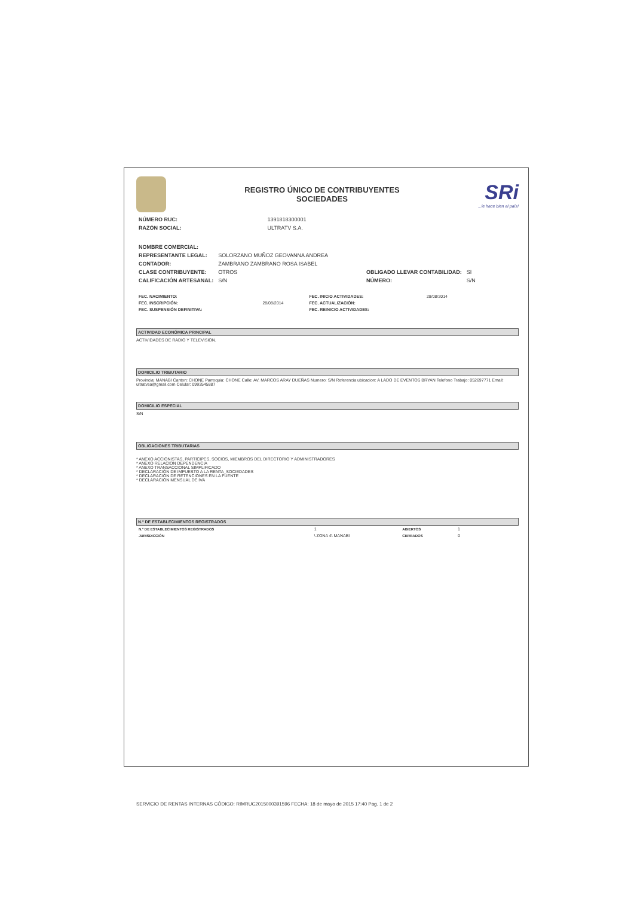REGISTRO ÚNICO DE CONTRIBUYENTES
SOCIEDADES
SRi...le hace bien al país!
| NÚMERO RUC: | 1391818300001 |
| RAZÓN SOCIAL: | ULTRATV S.A. |
| NOMBRE COMERCIAL: | | | |
| REPRESENTANTE LEGAL: | SOLORZANO MUÑOZ GEOVANNA ANDREA | | |
| CONTADOR: | ZAMBRANO ZAMBRANO ROSA ISABEL | | |
| CLASE CONTRIBUYENTE: | OTROS | OBLIGADO LLEVAR CONTABILIDAD: | SI |
| CALIFICACIÓN ARTESANAL: | S/N | NÚMERO: | S/N |
| FEC. NACIMIENTO: | | FEC. INICIO ACTIVIDADES: | 28/08/2014 |
| FEC. INSCRIPCIÓN: | 28/08/2014 | FEC. ACTUALIZACIÓN: | |
| FEC. SUSPENSIÓN DEFINITIVA: | | FEC. REINICIO ACTIVIDADES: | |
ACTIVIDAD ECONÓMICA PRINCIPAL
ACTIVIDADES DE RADIO Y TELEVISION.
DOMICILIO TRIBUTARIO
Provincia: MANABI Canton: CHONE Parroquia: CHONE Calle: AV. MARCOS ARAY DUEÑAS Numero: S/N Referencia ubicacion: A LADO DE EVENTOS BRYAN Telefono Trabajo: 052697771 Email: ultratvsa@gmail.com Celular: 0993545887
DOMICILIO ESPECIAL
S/N
OBLIGACIONES TRIBUTARIAS
* ANEXO ACCIONISTAS, PARTÍCIPES, SOCIOS, MIEMBROS DEL DIRECTORIO Y ADMINISTRADORES
* ANEXO RELACION DEPENDENCIA
* ANEXO TRANSACCIONAL SIMPLIFICADO
* DECLARACIÓN DE IMPUESTO A LA RENTA_SOCIEDADES
* DECLARACIÓN DE RETENCIONES EN LA FUENTE
* DECLARACIÓN MENSUAL DE IVA
N.º DE ESTABLECIMIENTOS REGISTRADOS
| N.º DE ESTABLECIMIENTOS REGISTRADOS | 1 | ABIERTOS | 1 |
| JURISDICCIÓN | \ ZONA 4\ MANABI | CERRADOS | 0 |
SERVICIO DE RENTAS INTERNAS CÓDIGO: RIMRUC2015000391596 FECHA: 18 de mayo de 2015 17:40 Pag. 1 de 2